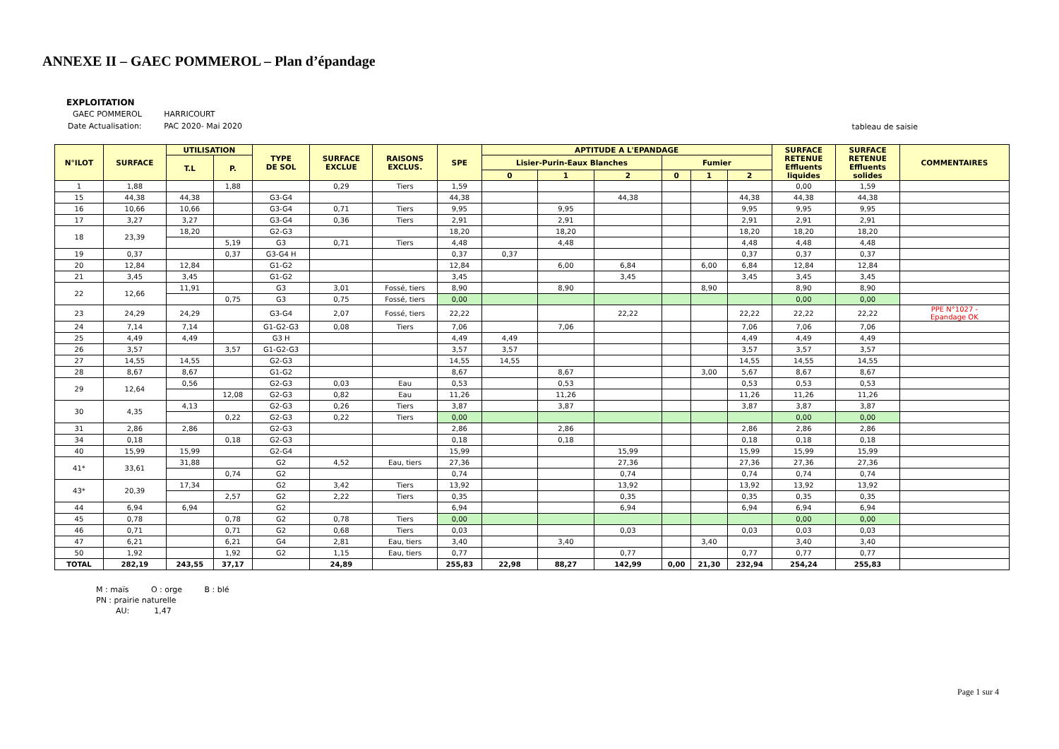ANNEXE II – GAEC POMMEROL – Plan d’épandage
EXPLOITATION
| GAEC POMMEROL | HARRICOURT |
| Date Actualisation: | PAC 2020- Mai 2020 |
tableau de saisie
| N°ILOT | SURFACE | UTILISATION | | TYPE DE SOL | SURFACE EXCLUE | RAISONS EXCLUS. | SPE | APTITUDE A L'EPANDAGE | | | | | | SURFACE RETENUE Effluents liquides | SURFACE RETENUE Effluents solides | COMMENTAIRES |
| --- | --- | --- | --- | --- | --- | --- | --- | --- | --- | --- | --- | --- | --- | --- | --- | --- |
| | | T.L | P. | | | | | Lisier-Purin-Eaux Blanches | | | Fumier | | | | | |
| | | | | | | | | 0 | 1 | 2 | 0 | 1 | 2 | | | |
| 1 | 1,88 | | 1,88 | | 0,29 | Tiers | 1,59 | | | | | | | 0,00 | 1,59 | |
| 15 | 44,38 | 44,38 | | G3-G4 | | | 44,38 | | | 44,38 | | | 44,38 | 44,38 | 44,38 | |
| 16 | 10,66 | 10,66 | | G3-G4 | 0,71 | Tiers | 9,95 | | 9,95 | | | | 9,95 | 9,95 | 9,95 | |
| 17 | 3,27 | 3,27 | | G3-G4 | 0,36 | Tiers | 2,91 | | 2,91 | | | | 2,91 | 2,91 | 2,91 | |
| 18 | 23,39 | 18,20 | | G2-G3 | | | 18,20 | | 18,20 | | | | 18,20 | 18,20 | 18,20 | |
| | | | 5,19 | G3 | 0,71 | Tiers | 4,48 | | 4,48 | | | | 4,48 | 4,48 | 4,48 | |
| 19 | 0,37 | | 0,37 | G3-G4 H | | | 0,37 | 0,37 | | | | | 0,37 | 0,37 | 0,37 | |
| 20 | 12,84 | 12,84 | | G1-G2 | | | 12,84 | | 6,00 | 6,84 | | 6,00 | 6,84 | 12,84 | 12,84 | |
| 21 | 3,45 | 3,45 | | G1-G2 | | | 3,45 | | | 3,45 | | | 3,45 | 3,45 | 3,45 | |
| 22 | 12,66 | 11,91 | | G3 | 3,01 | Fossé, tiers | 8,90 | | 8,90 | | | 8,90 | | 8,90 | 8,90 | |
| | | | 0,75 | G3 | 0,75 | Fossé, tiers | 0,00 | | | | | | | 0,00 | 0,00 | |
| 23 | 24,29 | 24,29 | | G3-G4 | 2,07 | Fossé, tiers | 22,22 | | | 22,22 | | | 22,22 | 22,22 | 22,22 | PPE N°1027 - Epandage OK |
| 24 | 7,14 | 7,14 | | G1-G2-G3 | 0,08 | Tiers | 7,06 | | 7,06 | | | | 7,06 | 7,06 | 7,06 | |
| 25 | 4,49 | 4,49 | | G3 H | | | 4,49 | 4,49 | | | | | 4,49 | 4,49 | 4,49 | |
| 26 | 3,57 | | 3,57 | G1-G2-G3 | | | 3,57 | 3,57 | | | | | 3,57 | 3,57 | 3,57 | |
| 27 | 14,55 | 14,55 | | G2-G3 | | | 14,55 | 14,55 | | | | | 14,55 | 14,55 | 14,55 | |
| 28 | 8,67 | 8,67 | | G1-G2 | | | 8,67 | | 8,67 | | | 3,00 | 5,67 | 8,67 | 8,67 | |
| 29 | 12,64 | 0,56 | | G2-G3 | 0,03 | Eau | 0,53 | | 0,53 | | | | 0,53 | 0,53 | 0,53 | |
| | | | 12,08 | G2-G3 | 0,82 | Eau | 11,26 | | 11,26 | | | | 11,26 | 11,26 | 11,26 | |
| 30 | 4,35 | 4,13 | | G2-G3 | 0,26 | Tiers | 3,87 | | 3,87 | | | | 3,87 | 3,87 | 3,87 | |
| | | | 0,22 | G2-G3 | 0,22 | Tiers | 0,00 | | | | | | | 0,00 | 0,00 | |
| 31 | 2,86 | 2,86 | | G2-G3 | | | 2,86 | | 2,86 | | | | 2,86 | 2,86 | 2,86 | |
| 34 | 0,18 | | 0,18 | G2-G3 | | | 0,18 | | 0,18 | | | | 0,18 | 0,18 | 0,18 | |
| 40 | 15,99 | 15,99 | | G2-G4 | | | 15,99 | | | 15,99 | | | 15,99 | 15,99 | 15,99 | |
| 41* | 33,61 | 31,88 | | G2 | 4,52 | Eau, tiers | 27,36 | | | 27,36 | | | 27,36 | 27,36 | 27,36 | |
| | | | 0,74 | G2 | | | 0,74 | | | 0,74 | | | 0,74 | 0,74 | 0,74 | |
| 43* | 20,39 | 17,34 | | G2 | 3,42 | Tiers | 13,92 | | | 13,92 | | | 13,92 | 13,92 | 13,92 | |
| | | | 2,57 | G2 | 2,22 | Tiers | 0,35 | | | 0,35 | | | 0,35 | 0,35 | 0,35 | |
| 44 | 6,94 | 6,94 | | G2 | | | 6,94 | | | 6,94 | | | 6,94 | 6,94 | 6,94 | |
| 45 | 0,78 | | 0,78 | G2 | 0,78 | Tiers | 0,00 | | | | | | | 0,00 | 0,00 | |
| 46 | 0,71 | | 0,71 | G2 | 0,68 | Tiers | 0,03 | | | 0,03 | | | 0,03 | 0,03 | 0,03 | |
| 47 | 6,21 | | 6,21 | G4 | 2,81 | Eau, tiers | 3,40 | | 3,40 | | | 3,40 | | 3,40 | 3,40 | |
| 50 | 1,92 | | 1,92 | G2 | 1,15 | Eau, tiers | 0,77 | | | 0,77 | | | 0,77 | 0,77 | 0,77 | |
| TOTAL | 282,19 | 243,55 | 37,17 | | 24,89 | | 255,83 | 22,98 | 88,27 | 142,99 | 0,00 | 21,30 | 232,94 | 254,24 | 255,83 | |
M : maïs O : orge B : blé
PN : prairie naturelle
AU: 1,47
Page 1 sur 4